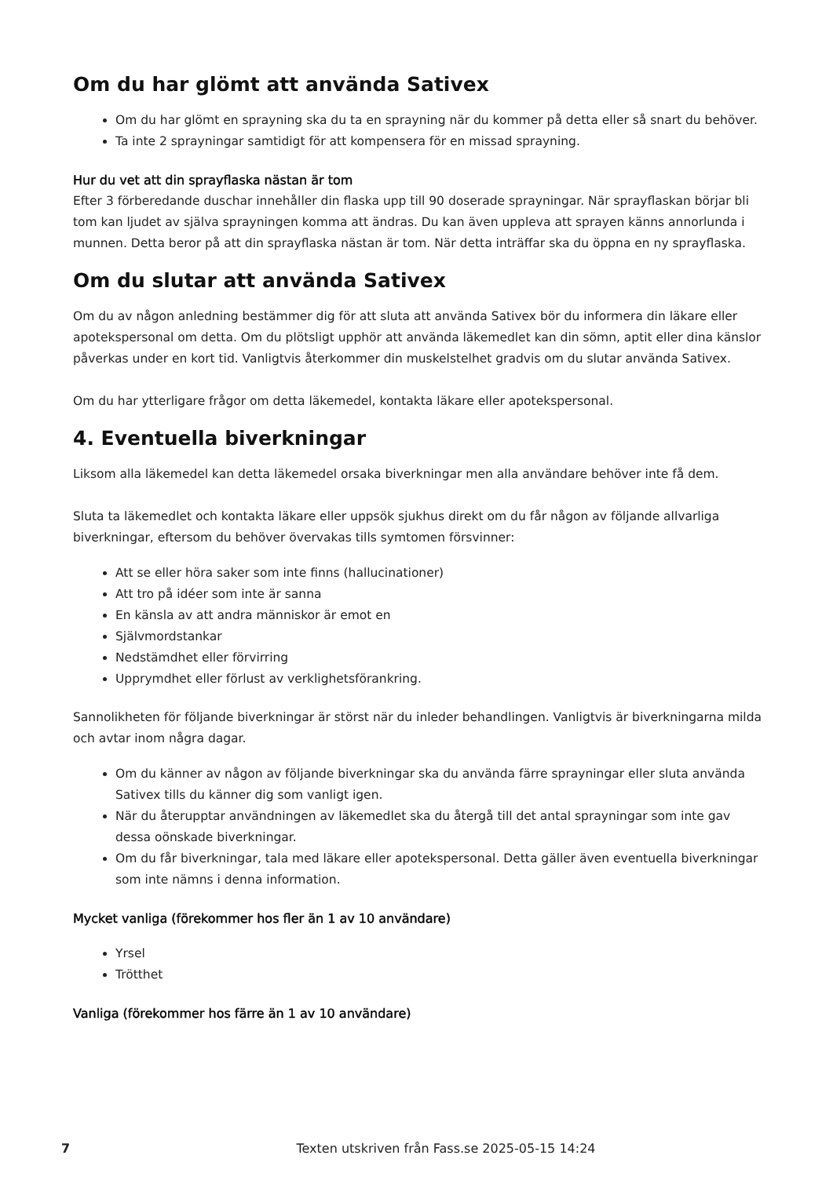Om du har glömt att använda Sativex
Om du har glömt en sprayning ska du ta en sprayning när du kommer på detta eller så snart du behöver.
Ta inte 2 sprayningar samtidigt för att kompensera för en missad sprayning.
Hur du vet att din sprayflaska nästan är tom
Efter 3 förberedande duschar innehåller din flaska upp till 90 doserade sprayningar. När sprayflaskan börjar bli tom kan ljudet av själva sprayningen komma att ändras. Du kan även uppleva att sprayen känns annorlunda i munnen. Detta beror på att din sprayflaska nästan är tom. När detta inträffar ska du öppna en ny sprayflaska.
Om du slutar att använda Sativex
Om du av någon anledning bestämmer dig för att sluta att använda Sativex bör du informera din läkare eller apotekspersonal om detta. Om du plötsligt upphör att använda läkemedlet kan din sömn, aptit eller dina känslor påverkas under en kort tid. Vanligtvis återkommer din muskelstelhet gradvis om du slutar använda Sativex.
Om du har ytterligare frågor om detta läkemedel, kontakta läkare eller apotekspersonal.
4. Eventuella biverkningar
Liksom alla läkemedel kan detta läkemedel orsaka biverkningar men alla användare behöver inte få dem.
Sluta ta läkemedlet och kontakta läkare eller uppsök sjukhus direkt om du får någon av följande allvarliga biverkningar, eftersom du behöver övervakas tills symtomen försvinner:
Att se eller höra saker som inte finns (hallucinationer)
Att tro på idéer som inte är sanna
En känsla av att andra människor är emot en
Självmordstankar
Nedstämdhet eller förvirring
Upprymdhet eller förlust av verklighetsförankring.
Sannolikheten för följande biverkningar är störst när du inleder behandlingen. Vanligtvis är biverkningarna milda och avtar inom några dagar.
Om du känner av någon av följande biverkningar ska du använda färre sprayningar eller sluta använda Sativex tills du känner dig som vanligt igen.
När du återupptar användningen av läkemedlet ska du återgå till det antal sprayningar som inte gav dessa oönskade biverkningar.
Om du får biverkningar, tala med läkare eller apotekspersonal. Detta gäller även eventuella biverkningar som inte nämns i denna information.
Mycket vanliga (förekommer hos fler än 1 av 10 användare)
Yrsel
Trötthet
Vanliga (förekommer hos färre än 1 av 10 användare)
7 Texten utskriven från Fass.se 2025-05-15 14:24